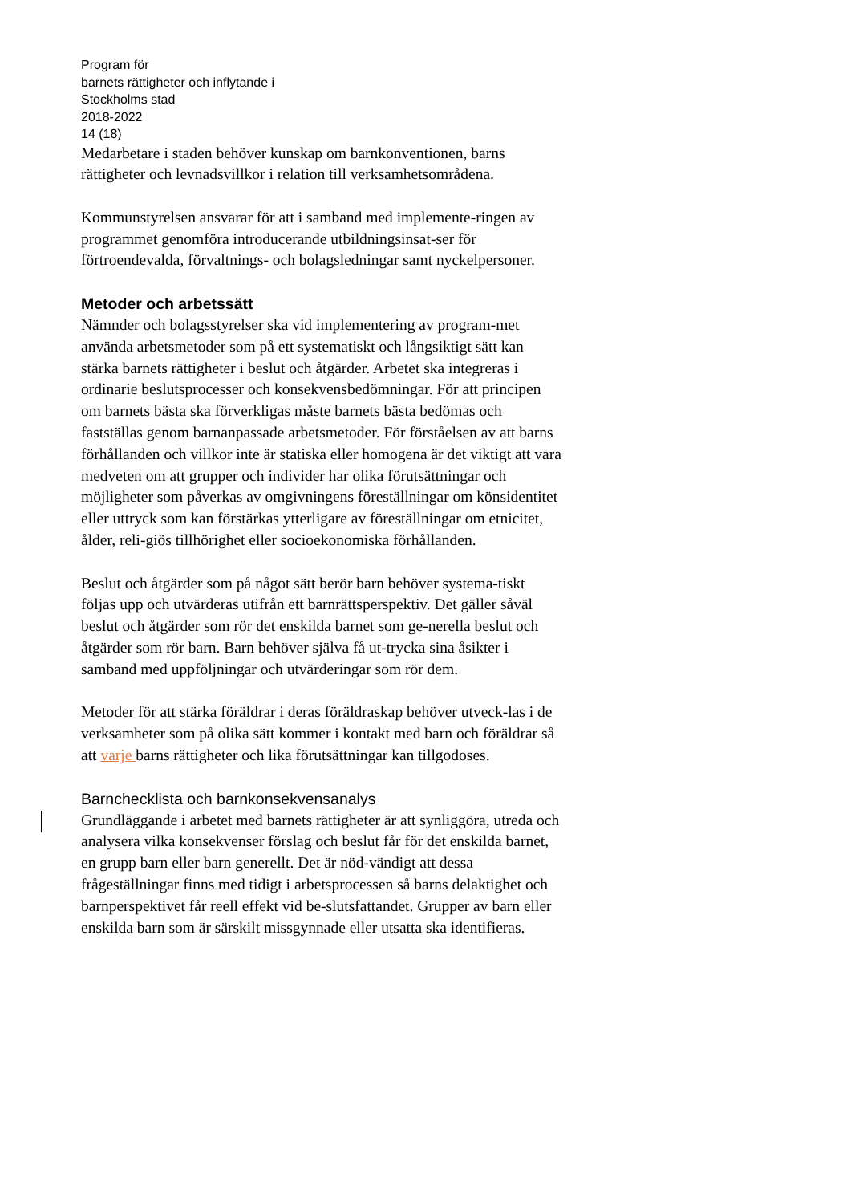Program för
barnets rättigheter och inflytande i
Stockholms stad
2018-2022
14 (18)
Medarbetare i staden behöver kunskap om barnkonventionen, barns rättigheter och levnadsvillkor i relation till verksamhetsområdena.
Kommunstyrelsen ansvarar för att i samband med implemente-ringen av programmet genomföra introducerande utbildningsinsat-ser för förtroendevalda, förvaltnings- och bolagsledningar samt nyckelpersoner.
Metoder och arbetssätt
Nämnder och bolagsstyrelser ska vid implementering av program-met använda arbetsmetoder som på ett systematiskt och långsiktigt sätt kan stärka barnets rättigheter i beslut och åtgärder. Arbetet ska integreras i ordinarie beslutsprocesser och konsekvensbedömningar. För att principen om barnets bästa ska förverkligas måste barnets bästa bedömas och fastställas genom barnanpassade arbetsmetoder. För förståelsen av att barns förhållanden och villkor inte är statiska eller homogena är det viktigt att vara medveten om att grupper och individer har olika förutsättningar och möjligheter som påverkas av omgivningens föreställningar om könsidentitet eller uttryck som kan förstärkas ytterligare av föreställningar om etnicitet, ålder, reli-giös tillhörighet eller socioekonomiska förhållanden.
Beslut och åtgärder som på något sätt berör barn behöver systema-tiskt följas upp och utvärderas utifrån ett barnrättsperspektiv. Det gäller såväl beslut och åtgärder som rör det enskilda barnet som ge-nerella beslut och åtgärder som rör barn. Barn behöver själva få ut-trycka sina åsikter i samband med uppföljningar och utvärderingar som rör dem.
Metoder för att stärka föräldrar i deras föräldraskap behöver utveck-las i de verksamheter som på olika sätt kommer i kontakt med barn och föräldrar så att varje barns rättigheter och lika förutsättningar kan tillgodoses.
Barnchecklista och barnkonsekvensanalys
Grundläggande i arbetet med barnets rättigheter är att synliggöra, utreda och analysera vilka konsekvenser förslag och beslut får för det enskilda barnet, en grupp barn eller barn generellt. Det är nöd-vändigt att dessa frågeställningar finns med tidigt i arbetsprocessen så barns delaktighet och barnperspektivet får reell effekt vid be-slutsfattandet. Grupper av barn eller enskilda barn som är särskilt missgynnade eller utsatta ska identifieras.